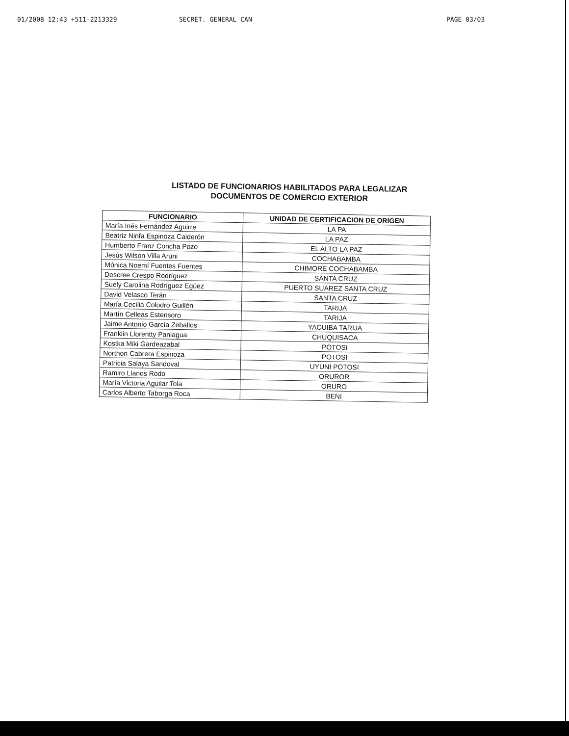01/2008 12:43 +511-2213329 SECRET. GENERAL CAN PAGE 03/03
LISTADO DE FUNCIONARIOS HABILITADOS PARA LEGALIZAR
DOCUMENTOS DE COMERCIO EXTERIOR
| FUNCIONARIO | UNIDAD DE CERTIFICACION DE ORIGEN |
| --- | --- |
| María Inés Fernández Aguirre | LA PA |
| Beatriz Ninfa Espinoza Calderón | LA PAZ |
| Humberto Franz Concha Pozo | EL ALTO LA PAZ |
| Jesús Wilson Villa Aruni | COCHABAMBA |
| Mónica Noemí Fuentes Fuentes | CHIMORE COCHABAMBA |
| Descree Crespo Rodríguez | SANTA CRUZ |
| Suely Carolina Rodríguez Egüez | PUERTO SUAREZ SANTA CRUZ |
| David Velasco Terán | SANTA CRUZ |
| María Cecilia Colodro Guillén | TARIJA |
| Martín Celleas Estensoro | TARIJA |
| Jaime Antonio García Zeballos | YACUIBA TARIJA |
| Franklin Llorentty Paniagua | CHUQUISACA |
| Kostka Miki Gardeazabal | POTOSI |
| Northon Cabrera Espinoza | POTOSI |
| Patricia Salaya Sandoval | UYUNI POTOSI |
| Ramiro Llanos Rodo | ORUROR |
| María Victoria Aguilar Tola | ORURO |
| Carlos Alberto Taborga Roca | BENI |